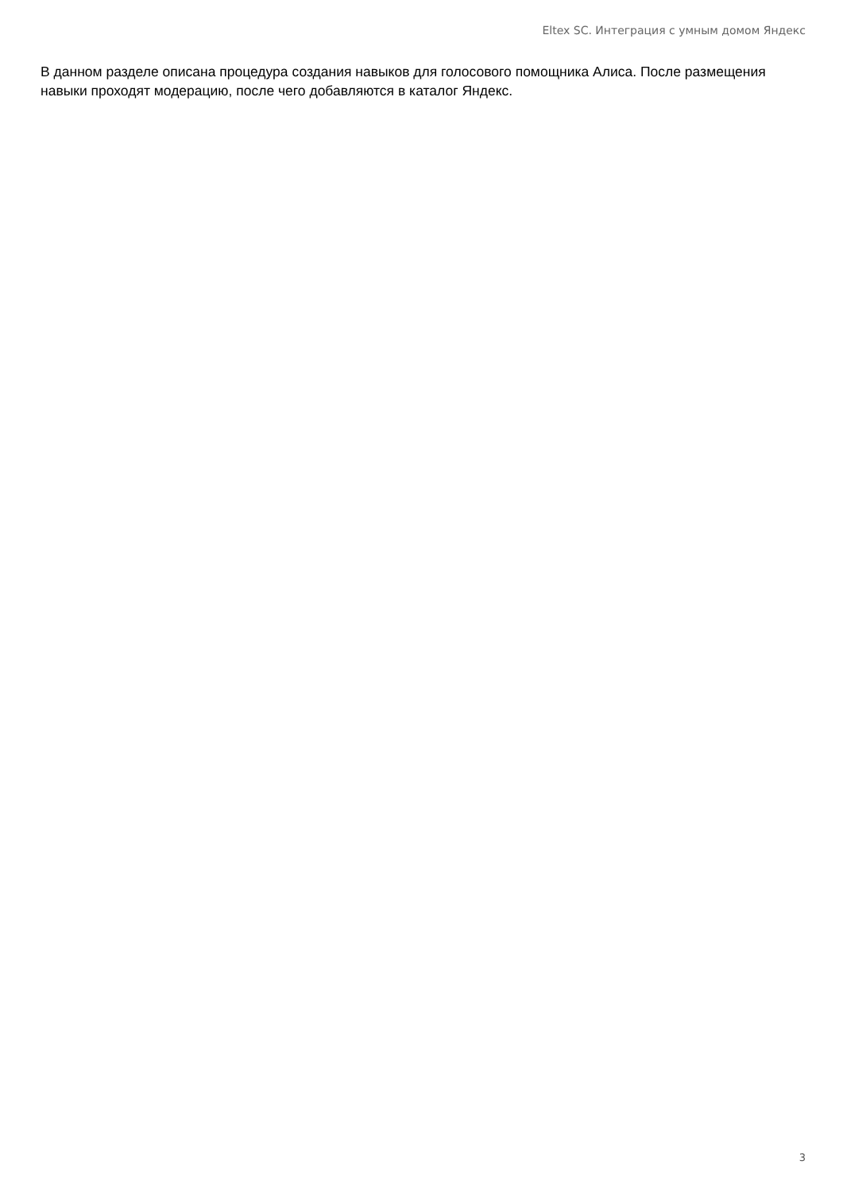Eltex SC. Интеграция с умным домом Яндекс
В данном разделе описана процедура создания навыков для голосового помощника Алиса. После размещения навыки проходят модерацию, после чего добавляются в каталог Яндекс.
3